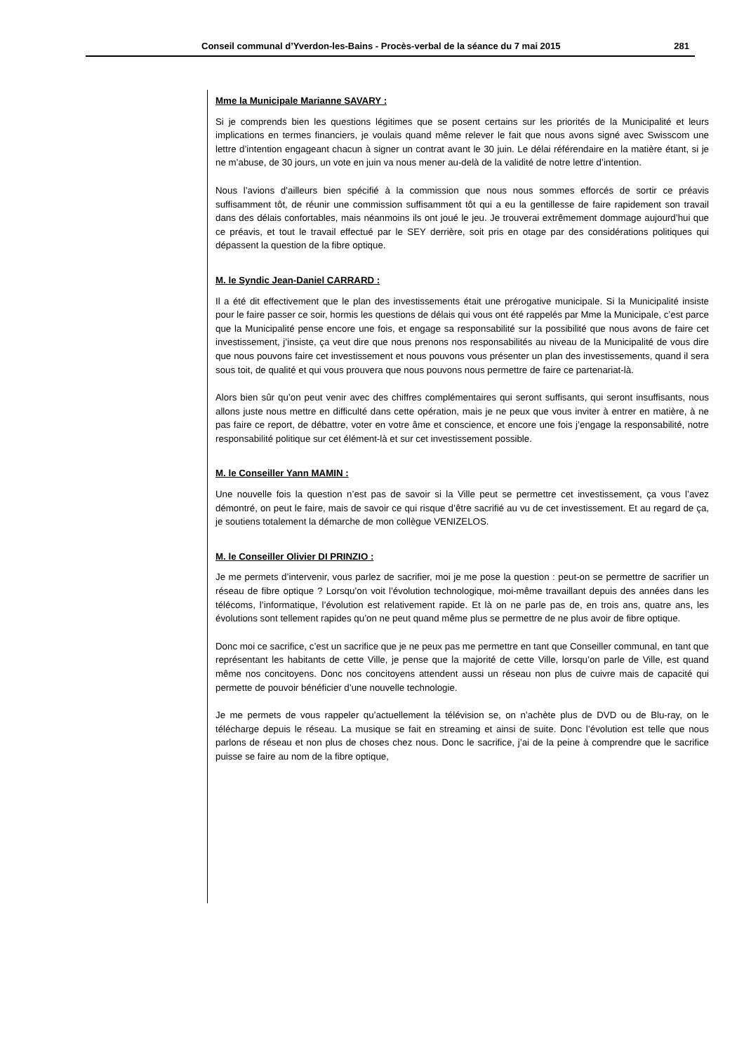Conseil communal d’Yverdon-les-Bains - Procès-verbal de la séance du 7 mai 2015 281
Mme la Municipale Marianne SAVARY :
Si je comprends bien les questions légitimes que se posent certains sur les priorités de la Municipalité et leurs implications en termes financiers, je voulais quand même relever le fait que nous avons signé avec Swisscom une lettre d’intention engageant chacun à signer un contrat avant le 30 juin. Le délai référendaire en la matière étant, si je ne m’abuse, de 30 jours, un vote en juin va nous mener au-delà de la validité de notre lettre d’intention.
Nous l’avions d’ailleurs bien spécifié à la commission que nous nous sommes efforcés de sortir ce préavis suffisamment tôt, de réunir une commission suffisamment tôt qui a eu la gentillesse de faire rapidement son travail dans des délais confortables, mais néanmoins ils ont joué le jeu. Je trouverai extrêmement dommage aujourd’hui que ce préavis, et tout le travail effectué par le SEY derrière, soit pris en otage par des considérations politiques qui dépassent la question de la fibre optique.
M. le Syndic Jean-Daniel CARRARD :
Il a été dit effectivement que le plan des investissements était une prérogative municipale. Si la Municipalité insiste pour le faire passer ce soir, hormis les questions de délais qui vous ont été rappelés par Mme la Municipale, c’est parce que la Municipalité pense encore une fois, et engage sa responsabilité sur la possibilité que nous avons de faire cet investissement, j’insiste, ça veut dire que nous prenons nos responsabilités au niveau de la Municipalité de vous dire que nous pouvons faire cet investissement et nous pouvons vous présenter un plan des investissements, quand il sera sous toit, de qualité et qui vous prouvera que nous pouvons nous permettre de faire ce partenariat-là.
Alors bien sûr qu’on peut venir avec des chiffres complémentaires qui seront suffisants, qui seront insuffisants, nous allons juste nous mettre en difficulté dans cette opération, mais je ne peux que vous inviter à entrer en matière, à ne pas faire ce report, de débattre, voter en votre âme et conscience, et encore une fois j’engage la responsabilité, notre responsabilité politique sur cet élément-là et sur cet investissement possible.
M. le Conseiller Yann MAMIN :
Une nouvelle fois la question n’est pas de savoir si la Ville peut se permettre cet investissement, ça vous l’avez démontré, on peut le faire, mais de savoir ce qui risque d’être sacrifié au vu de cet investissement. Et au regard de ça, je soutiens totalement la démarche de mon collègue VENIZELOS.
M. le Conseiller Olivier DI PRINZIO :
Je me permets d’intervenir, vous parlez de sacrifier, moi je me pose la question : peut-on se permettre de sacrifier un réseau de fibre optique ? Lorsqu’on voit l’évolution technologique, moi-même travaillant depuis des années dans les télécoms, l’informatique, l’évolution est relativement rapide. Et là on ne parle pas de, en trois ans, quatre ans, les évolutions sont tellement rapides qu’on ne peut quand même plus se permettre de ne plus avoir de fibre optique.
Donc moi ce sacrifice, c’est un sacrifice que je ne peux pas me permettre en tant que Conseiller communal, en tant que représentant les habitants de cette Ville, je pense que la majorité de cette Ville, lorsqu’on parle de Ville, est quand même nos concitoyens. Donc nos concitoyens attendent aussi un réseau non plus de cuivre mais de capacité qui permette de pouvoir bénéficier d’une nouvelle technologie.
Je me permets de vous rappeler qu’actuellement la télévision se, on n’achète plus de DVD ou de Blu-ray, on le télécharge depuis le réseau. La musique se fait en streaming et ainsi de suite. Donc l’évolution est telle que nous parlons de réseau et non plus de choses chez nous. Donc le sacrifice, j’ai de la peine à comprendre que le sacrifice puisse se faire au nom de la fibre optique,